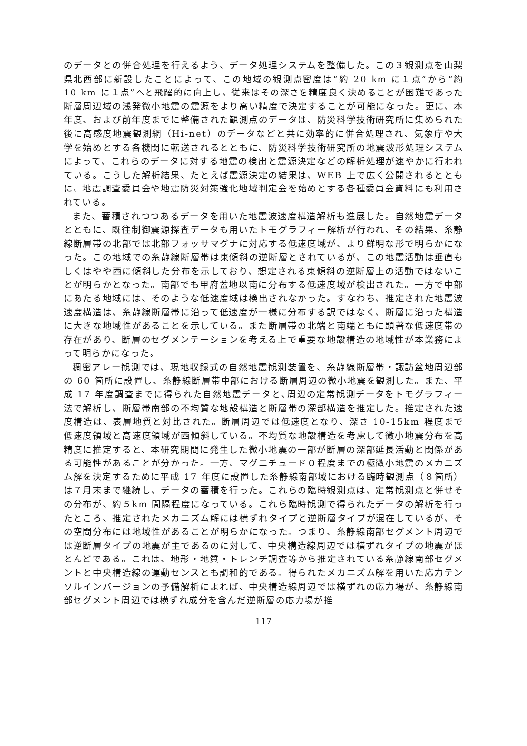のデータとの併合処理を行えるよう、データ処理システムを整備した。この３観測点を山梨県北西部に新設したことによって、この地域の観測点密度は“約 20 km に１点”から“約 10 km に１点”へと飛躍的に向上し、従来はその深さを精度良く決めることが困難であった断層周辺域の浅発微小地震の震源をより高い精度で決定することが可能になった。更に、本年度、および前年度までに整備された観測点のデータは、防災科学技術研究所に集められた後に高感度地震観測網（Hi-net）のデータなどと共に効率的に併合処理され、気象庁や大学を始めとする各機関に転送されるとともに、防災科学技術研究所の地震波形処理システムによって、これらのデータに対する地震の検出と震源決定などの解析処理が速やかに行われている。こうした解析結果、たとえば震源決定の結果は、WEB 上で広く公開されるとともに、地震調査委員会や地震防災対策強化地域判定会を始めとする各種委員会資料にも利用されている。
また、蓄積されつつあるデータを用いた地震波速度構造解析も進展した。自然地震データとともに、既往制御震源探査データも用いたトモグラフィー解析が行われ、その結果、糸静線断層帯の北部では北部フォッサマグナに対応する低速度域が、より鮮明な形で明らかになった。この地域での糸静線断層帯は東傾斜の逆断層とされているが、この地震活動は垂直もしくはやや西に傾斜した分布を示しており、想定される東傾斜の逆断層上の活動ではないことが明らかとなった。南部でも甲府盆地以南に分布する低速度域が検出された。一方で中部にあたる地域には、そのような低速度域は検出されなかった。すなわち、推定された地震波速度構造は、糸静線断層帯に沿って低速度が一様に分布する訳ではなく、断層に沿った構造に大きな地域性があることを示している。また断層帯の北端と南端ともに顕著な低速度帯の存在があり、断層のセグメンテーションを考える上で重要な地殻構造の地域性が本業務によって明らかになった。
稠密アレー観測では、現地収録式の自然地震観測装置を、糸静線断層帯・諏訪盆地周辺部の 60 箇所に設置し、糸静線断層帯中部における断層周辺の微小地震を観測した。また、平成 17 年度調査までに得られた自然地震データと､周辺の定常観測データをトモグラフィー法で解析し、断層帯南部の不均質な地殻構造と断層帯の深部構造を推定した。推定された速度構造は、表層地質と対比された。断層周辺では低速度となり、深さ 10-15km 程度まで低速度領域と高速度領域が西傾斜している。不均質な地殻構造を考慮して微小地震分布を高精度に推定すると、本研究期間に発生した微小地震の一部が断層の深部延長活動と関係がある可能性があることが分かった。一方、マグニチュード０程度までの極微小地震のメカニズム解を決定するために平成 17 年度に設置した糸静線南部域における臨時観測点（８箇所）は７月末まで継続し、データの蓄積を行った。これらの臨時観測点は、定常観測点と併せその分布が、約５km 間隔程度になっている。これら臨時観測で得られたデータの解析を行ったところ、推定されたメカニズム解には横ずれタイプと逆断層タイプが混在しているが、その空間分布には地域性があることが明らかになった。つまり、糸静線南部セグメント周辺では逆断層タイプの地震が主であるのに対して、中央構造線周辺では横ずれタイプの地震がほとんどである。これは、地形・地質・トレンチ調査等から推定されている糸静線南部セグメントと中央構造線の運動センスとも調和的である。得られたメカニズム解を用いた応力テンソルインバージョンの予備解析によれば、中央構造線周辺では横ずれの応力場が、糸静線南部セグメント周辺では横ずれ成分を含んだ逆断層の応力場が推
117